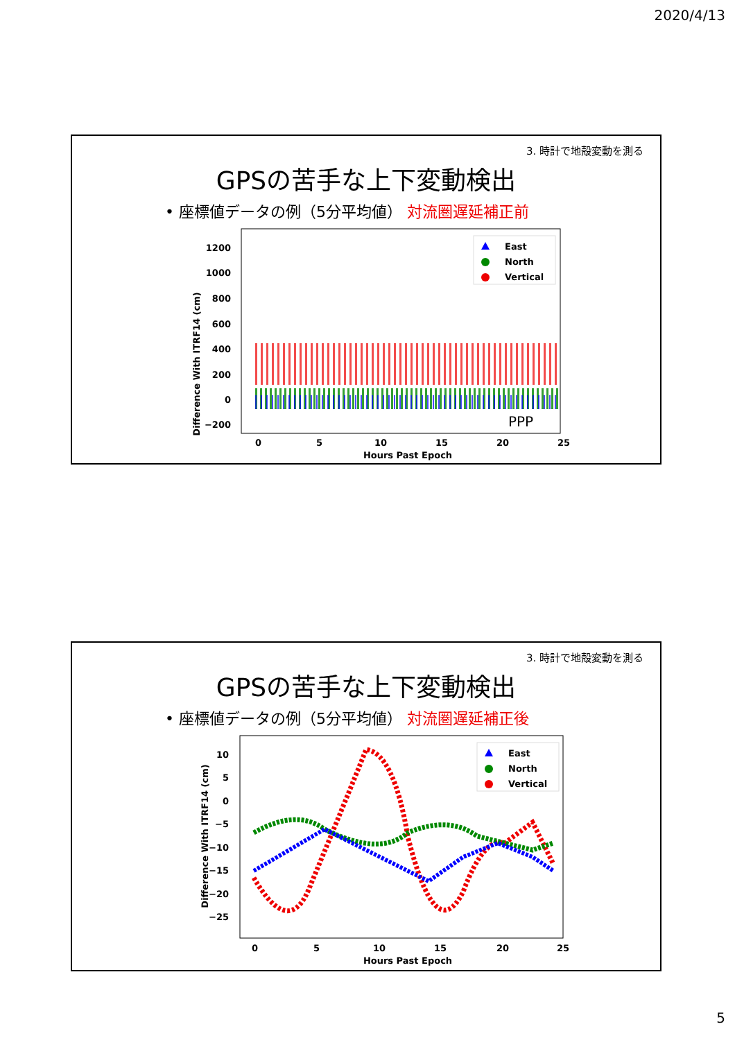2020/4/13
3. 時計で地殻変動を測る
GPSの苦手な上下変動検出
• 座標値データの例（5分平均値） 対流圏遅延補正前
Difference With ITRF14 (cm)
1200
1000
800
600
400
200
0
−200
0
5
10
15
20
25
Hours Past Epoch
East
North
Vertical
PPP
3. 時計で地殻変動を測る
GPSの苦手な上下変動検出
• 座標値データの例（5分平均値） 対流圏遅延補正後
Difference With ITRF14 (cm)
10
5
0
−5
−10
−15
−20
−25
0
5
10
15
20
25
Hours Past Epoch
East
North
Vertical
5